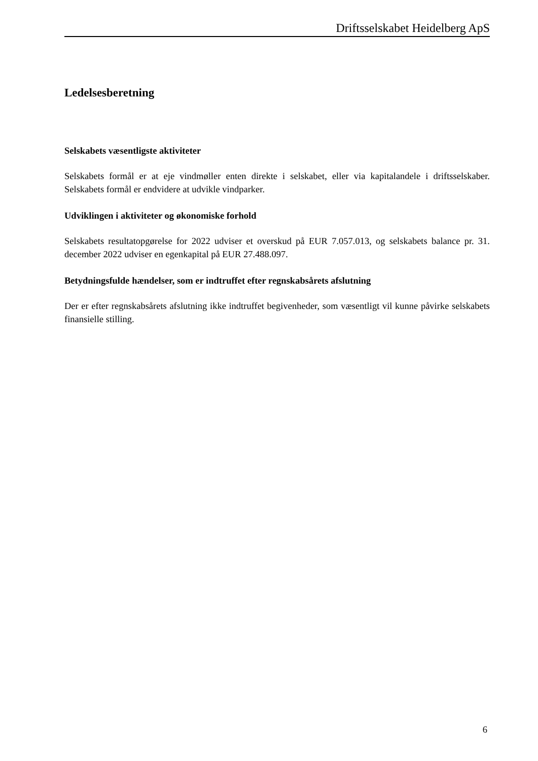Driftsselskabet Heidelberg ApS
Ledelsesberetning
Selskabets væsentligste aktiviteter
Selskabets formål er at eje vindmøller enten direkte i selskabet, eller via kapitalandele i driftsselskaber. Selskabets formål er endvidere at udvikle vindparker.
Udviklingen i aktiviteter og økonomiske forhold
Selskabets resultatopgørelse for 2022 udviser et overskud på EUR 7.057.013, og selskabets balance pr. 31. december 2022 udviser en egenkapital på EUR 27.488.097.
Betydningsfulde hændelser, som er indtruffet efter regnskabsårets afslutning
Der er efter regnskabsårets afslutning ikke indtruffet begivenheder, som væsentligt vil kunne påvirke selskabets finansielle stilling.
6